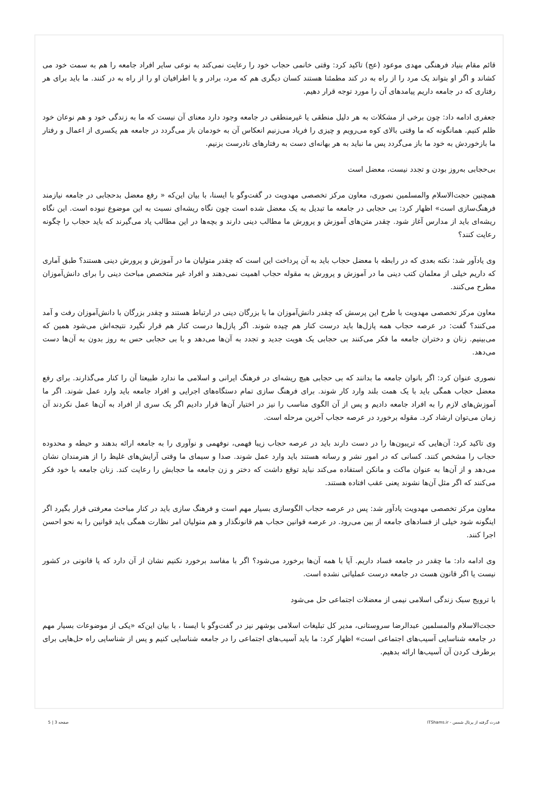قائم مقام بنیاد فرهنگی مهدی موعود (عج) تاکید کرد: وقتی خانمی حجاب خود را رعایت نمی‌کند به نوعی سایر افراد جامعه را هم به سمت خود می کشاند و اگر او بتواند یک مرد را از راه به در کند مطمئنا هستند کسان دیگری هم که مرد، برادر و یا اطرافیان او را از راه به در کنند. ما باید برای هر رفتاری که در جامعه داریم پیامدهای آن را مورد توجه قرار دهیم.
جعفری ادامه داد: چون برخی از مشکلات به هر دلیل منطقی یا غیرمنطقی در جامعه وجود دارد معنای آن نیست که ما به زندگی خود و هم نوعان خود ظلم کنیم. همانگونه که ما وقتی بالای کوه می‌رویم و چیزی را فریاد می‌زنیم انعکاس آن به خودمان باز می‌گردد در جامعه هم یکسری از اعمال و رفتار ما بازخوردش به خود ما باز می‌گردد پس ما نباید به هر بهانه‌ای دست به رفتارهای نادرست بزنیم.
بی‌حجابی به‌روز بودن و تجدد نیست، معضل است
همچنین حجت‌الاسلام والمسلمین نصوری، معاون مرکز تخصصی مهدویت در گفت‌وگو با ایسنا، با بیان این‌که « رفع معضل بدحجابی در جامعه نیازمند فرهنگ‌سازی است» اظهار کرد: بی حجابی در جامعه ما تبدیل به یک معضل شده است چون نگاه ریشه‌ای نسبت به این موضوع نبوده است. این نگاه ریشه‌ای باید از مدارس آغاز شود. چقدر متن‌های آموزش و پرورش ما مطالب دینی دارند و بچه‌ها در این مطالب یاد می‌گیرند که باید حجاب را چگونه رعایت کنند؟
وی یادآور شد: نکته بعدی که در رابطه با معضل حجاب باید به آن پرداخت این است که چقدر متولیان ما در آموزش و پرورش دینی هستند؟ طبق آماری که داریم خیلی از معلمان کتب دینی ما در آموزش و پرورش به مقوله حجاب اهمیت نمی‌دهند و افراد غیر متخصص مباحث دینی را برای دانش‌آموزان مطرح می‌کنند.
معاون مرکز تخصصی مهدویت با طرح این پرسش که چقدر دانش‌آموزان ما با بزرگان دینی در ارتباط هستند و چقدر بزرگان با دانش‌آموزان رفت و آمد می‌کنند؟ گفت: در عرصه حجاب همه پازل‌ها باید درست کنار هم چیده شوند. اگر پازل‌ها درست کنار هم قرار نگیرد نتیجه‌اش می‌شود همین که می‌بینیم. زنان و دختران جامعه ما فکر می‌کنند بی حجابی یک هویت جدید و تجدد به آن‌ها می‌دهد و با بی حجابی حس به روز بدون به آن‌ها دست می‌دهد.
نصوری عنوان کرد: اگر بانوان جامعه ما بدانند که بی حجابی هیچ ریشه‌ای در فرهنگ ایرانی و اسلامی ما ندارد طبیعتا آن را کنار می‌گذارند. برای رفع معضل حجاب همگی باید با یک همت بلند وارد کار شوند. برای فرهنگ سازی تمام دستگاه‌های اجرایی و افراد جامعه باید وارد عمل شوند. اگر ما آموزش‌های لازم را به افراد جامعه دادیم و پس از آن الگوی مناسب را نیز در اختیار آن‌ها قرار دادیم اگر یک سری از افراد به آن‌ها عمل نکردند آن زمان می‌توان ارشاد کرد. مقوله برخورد در عرصه حجاب آخرین مرحله است.
وی تاکید کرد: آن‌هایی که تریبون‌ها را در دست دارند باید در عرصه حجاب زیبا فهمی، نوفهمی و نوآوری را به جامعه ارائه بدهند و حیطه و محدوده حجاب را مشخص کنند. کسانی که در امور نشر و رسانه هستند باید وارد عمل شوند. صدا و سیمای ما وقتی آرایش‌های غلیظ را از هنرمندان نشان می‌دهد و از آن‌ها به عنوان ماکت و مانکن استفاده می‌کند نباید توقع داشت که دختر و زن جامعه ما حجابش را رعایت کند. زنان جامعه با خود فکر می‌کنند که اگر مثل آن‌ها نشوند یعنی عقب افتاده هستند.
معاون مرکز تخصصی مهدویت یادآور شد: پس در عرصه حجاب الگوسازی بسیار مهم است و فرهنگ سازی باید در کنار مباحث معرفتی قرار بگیرد اگر اینگونه شود خیلی از فسادهای جامعه از بین می‌رود. در عرصه قوانین حجاب هم قانونگذار و هم متولیان امر نظارت همگی باید قوانین را به نحو احسن اجرا کنند.
وی ادامه داد: ما چقدر در جامعه فساد داریم. آیا با همه آن‌ها برخورد می‌شود؟ اگر با مفاسد برخورد نکنیم نشان از آن دارد که یا قانونی در کشور نیست یا اگر قانون هست در جامعه درست عملیاتی نشده است.
با ترویج سبک زندگی اسلامی نیمی از معضلات اجتماعی حل می‌شود
حجت‌الاسلام والمسلمین عبدالرضا سروستانی، مدیر کل تبلیغات اسلامی بوشهر نیز در گفت‌وگو با ایسنا ، با بیان این‌که «یکی از موضوعات بسیار مهم در جامعه شناسایی آسیب‌های اجتماعی است» اظهار کرد: ما باید آسیب‌های اجتماعی را در جامعه شناسایی کنیم و پس از شناسایی راه حل‌هایی برای برطرف کردن آن آسیب‌ها ارائه بدهیم.
قدرت گرفته از پرتال شمس - ITShams.ir صفحه 3 | 5